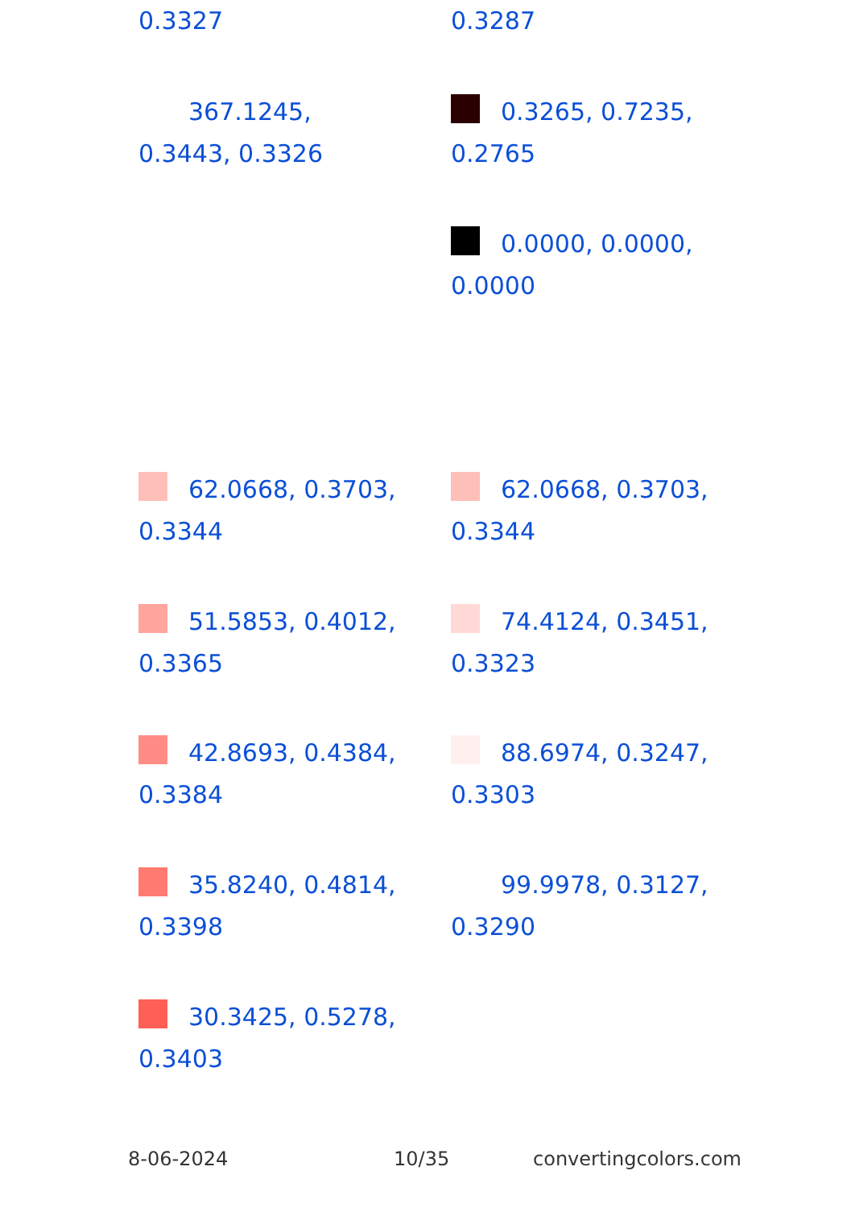0.3327 0.3287
367.1245, 0.3443, 0.3326
0.3265, 0.7235, 0.2765
0.0000, 0.0000, 0.0000
62.0668, 0.3703, 0.3344
62.0668, 0.3703, 0.3344
51.5853, 0.4012, 0.3365
74.4124, 0.3451, 0.3323
42.8693, 0.4384, 0.3384
88.6974, 0.3247, 0.3303
35.8240, 0.4814, 0.3398
99.9978, 0.3127, 0.3290
30.3425, 0.5278, 0.3403
8-06-2024 10/35 convertingcolors.com